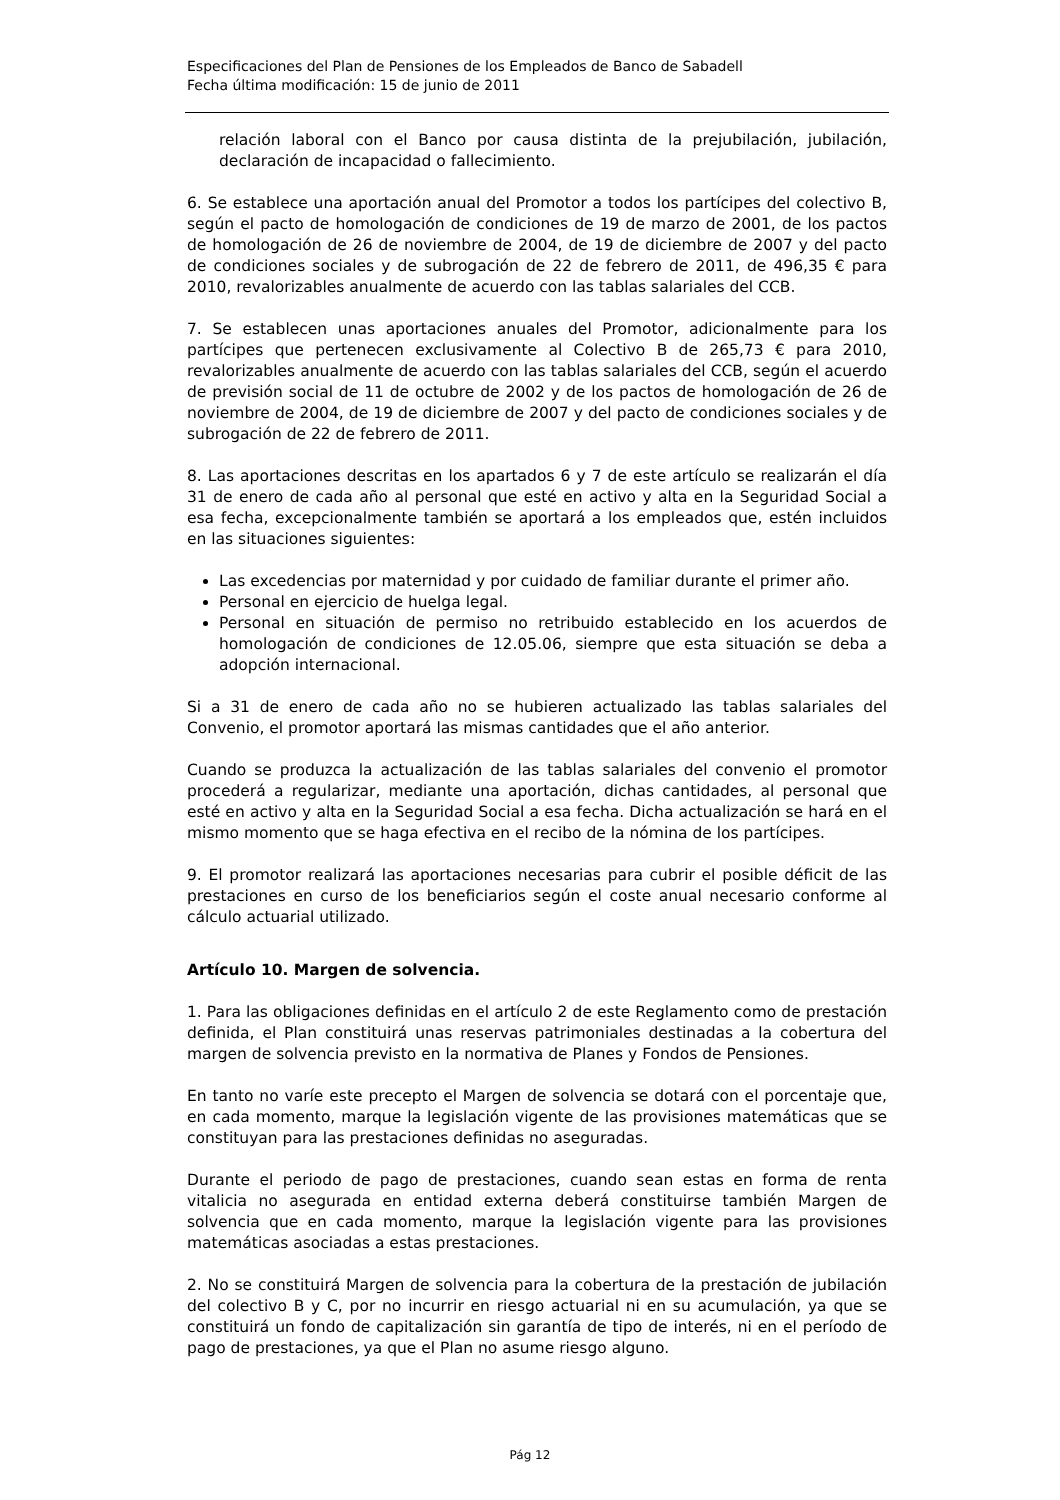Especificaciones del Plan de Pensiones de los Empleados de Banco de Sabadell
Fecha última modificación: 15 de junio de 2011
relación laboral con el Banco por causa distinta de la prejubilación, jubilación, declaración de incapacidad o fallecimiento.
6. Se establece una aportación anual del Promotor a todos los partícipes del colectivo B, según el pacto de homologación de condiciones de 19 de marzo de 2001, de los pactos de homologación de 26 de noviembre de 2004, de 19 de diciembre de 2007 y del pacto de condiciones sociales y de subrogación de 22 de febrero de 2011, de 496,35 € para 2010, revalorizables anualmente de acuerdo con las tablas salariales del CCB.
7. Se establecen unas aportaciones anuales del Promotor, adicionalmente para los partícipes que pertenecen exclusivamente al Colectivo B de 265,73 € para 2010, revalorizables anualmente de acuerdo con las tablas salariales del CCB, según el acuerdo de previsión social de 11 de octubre de 2002 y de los pactos de homologación de 26 de noviembre de 2004, de 19 de diciembre de 2007 y del pacto de condiciones sociales y de subrogación de 22 de febrero de 2011.
8. Las aportaciones descritas en los apartados 6 y 7 de este artículo se realizarán el día 31 de enero de cada año al personal que esté en activo y alta en la Seguridad Social a esa fecha, excepcionalmente también se aportará a los empleados que, estén incluidos en las situaciones siguientes:
Las excedencias por maternidad y por cuidado de familiar durante el primer año.
Personal en ejercicio de huelga legal.
Personal en situación de permiso no retribuido establecido en los acuerdos de homologación de condiciones de 12.05.06, siempre que esta situación se deba a adopción internacional.
Si a 31 de enero de cada año no se hubieren actualizado las tablas salariales del Convenio, el promotor aportará las mismas cantidades que el año anterior.
Cuando se produzca la actualización de las tablas salariales del convenio el promotor procederá a regularizar, mediante una aportación, dichas cantidades, al personal que esté en activo y alta en la Seguridad Social a esa fecha. Dicha actualización se hará en el mismo momento que se haga efectiva en el recibo de la nómina de los partícipes.
9. El promotor realizará las aportaciones necesarias para cubrir el posible déficit de las prestaciones en curso de los beneficiarios según el coste anual necesario conforme al cálculo actuarial utilizado.
Artículo 10. Margen de solvencia.
1. Para las obligaciones definidas en el artículo 2 de este Reglamento como de prestación definida, el Plan constituirá unas reservas patrimoniales destinadas a la cobertura del margen de solvencia previsto en la normativa de Planes y Fondos de Pensiones.
En tanto no varíe este precepto el Margen de solvencia se dotará con el porcentaje que, en cada momento, marque la legislación vigente de las provisiones matemáticas que se constituyan para las prestaciones definidas no aseguradas.
Durante el periodo de pago de prestaciones, cuando sean estas en forma de renta vitalicia no asegurada en entidad externa deberá constituirse también Margen de solvencia que en cada momento, marque la legislación vigente para las provisiones matemáticas asociadas a estas prestaciones.
2. No se constituirá Margen de solvencia para la cobertura de la prestación de jubilación del colectivo B y C, por no incurrir en riesgo actuarial ni en su acumulación, ya que se constituirá un fondo de capitalización sin garantía de tipo de interés, ni en el período de pago de prestaciones, ya que el Plan no asume riesgo alguno.
Pág 12